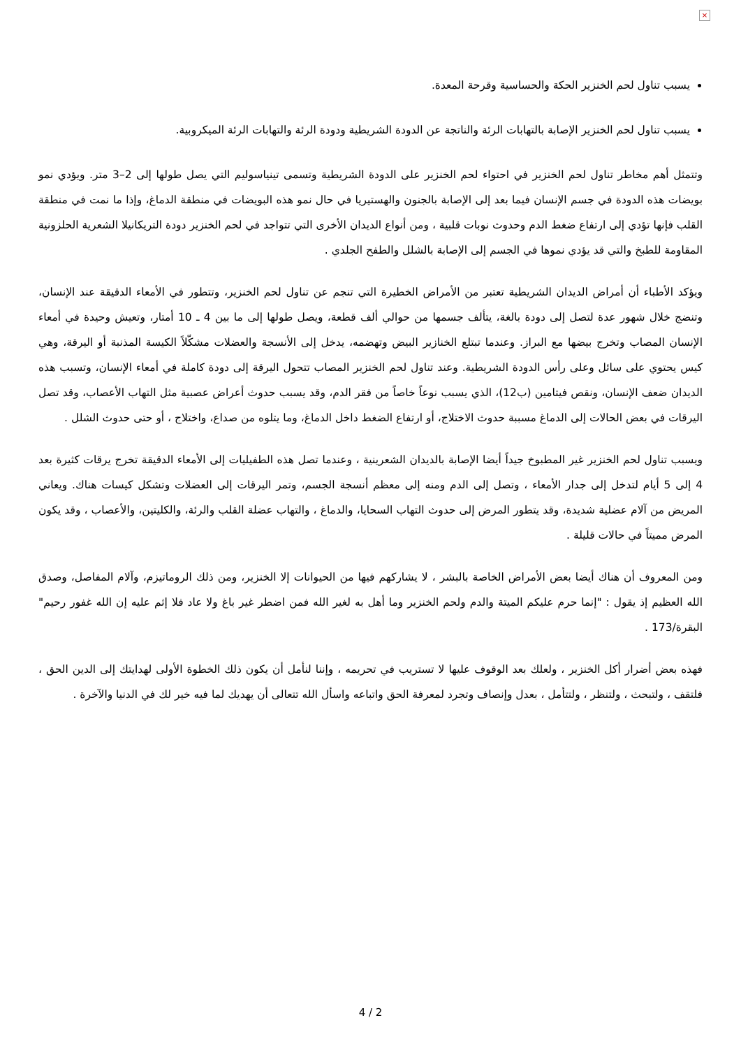×
يسبب تناول لحم الخنزير الحكة والحساسية وقرحة المعدة.
يسبب تناول لحم الخنزير الإصابة بالتهابات الرئة والناتجة عن الدودة الشريطية ودودة الرئة والتهابات الرئة الميكروبية.
وتتمثل أهم مخاطر تناول لحم الخنزير في احتواء لحم الخنزير على الدودة الشريطية وتسمى تينياسوليم التي يصل طولها إلى 2–3 متر. ويؤدي نمو بويضات هذه الدودة في جسم الإنسان فيما بعد إلى الإصابة بالجنون والهستيريا في حال نمو هذه البويضات في منطقة الدماغ، وإذا ما نمت في منطقة القلب فإنها تؤدي إلى ارتفاع ضغط الدم وحدوث نوبات قلبية ، ومن أنواع الديدان الأخرى التي تتواجد في لحم الخنزير دودة التريكانيلا الشعرية الحلزونية المقاومة للطبخ والتي قد يؤدي نموها في الجسم إلى الإصابة بالشلل والطفح الجلدي .
ويؤكد الأطباء أن أمراض الديدان الشريطية تعتبر من الأمراض الخطيرة التي تنجم عن تناول لحم الخنزير، وتتطور في الأمعاء الدقيقة عند الإنسان، وتنضج خلال شهور عدة لتصل إلى دودة بالغة، يتألف جسمها من حوالي ألف قطعة، ويصل طولها إلى ما بين 4 ـ 10 أمتار، وتعيش وحيدة في أمعاء الإنسان المصاب وتخرج بيضها مع البراز. وعندما تبتلع الخنازير البيض وتهضمه، يدخل إلى الأنسجة والعضلات مشكّلاً الكيسة المذنبة أو اليرقة، وهي كيس يحتوي على سائل وعلى رأس الدودة الشريطية. وعند تناول لحم الخنزير المصاب تتحول اليرقة إلى دودة كاملة في أمعاء الإنسان، وتسبب هذه الديدان ضعف الإنسان، ونقص فيتامين (ب12)، الذي يسبب نوعاً خاصاً من فقر الدم، وقد يسبب حدوث أعراض عصبية مثل التهاب الأعصاب، وقد تصل اليرقات في بعض الحالات إلى الدماغ مسببة حدوث الاختلاج، أو ارتفاع الضغط داخل الدماغ، وما يتلوه من صداع، واختلاج ، أو حتى حدوث الشلل .
ويسبب تناول لحم الخنزير غير المطبوخ جيداً أيضا الإصابة بالديدان الشعرينية ، وعندما تصل هذه الطفيليات إلى الأمعاء الدقيقة تخرج يرقات كثيرة بعد 4 إلى 5 أيام لتدخل إلى جدار الأمعاء ، وتصل إلى الدم ومنه إلى معظم أنسجة الجسم، وتمر اليرقات إلى العضلات وتشكل كيسات هناك. ويعاني المريض من آلام عضلية شديدة، وقد يتطور المرض إلى حدوث التهاب السحايا، والدماغ ، والتهاب عضلة القلب والرئة، والكليتين، والأعصاب ، وقد يكون المرض مميتاً في حالات قليلة .
ومن المعروف أن هناك أيضا بعض الأمراض الخاصة بالبشر ، لا يشاركهم فيها من الحيوانات إلا الخنزير، ومن ذلك الروماتيزم، وآلام المفاصل، وصدق الله العظيم إذ يقول : "إنما حرم عليكم الميتة والدم ولحم الخنزير وما أهل به لغير الله فمن اضطر غير باغ ولا عاد فلا إثم عليه إن الله غفور رحيم" البقرة/173 .
فهذه بعض أضرار أكل الخنزير ، ولعلك بعد الوقوف عليها لا تستريب في تحريمه ، وإننا لنأمل أن يكون ذلك الخطوة الأولى لهدايتك إلى الدين الحق ، فلتقف ، ولتبحث ، ولتنظر ، ولتتأمل ، بعدل وإنصاف وتجرد لمعرفة الحق واتباعه واسأل الله تتعالى أن يهديك لما فيه خير لك في الدنيا والآخرة .
4 / 2